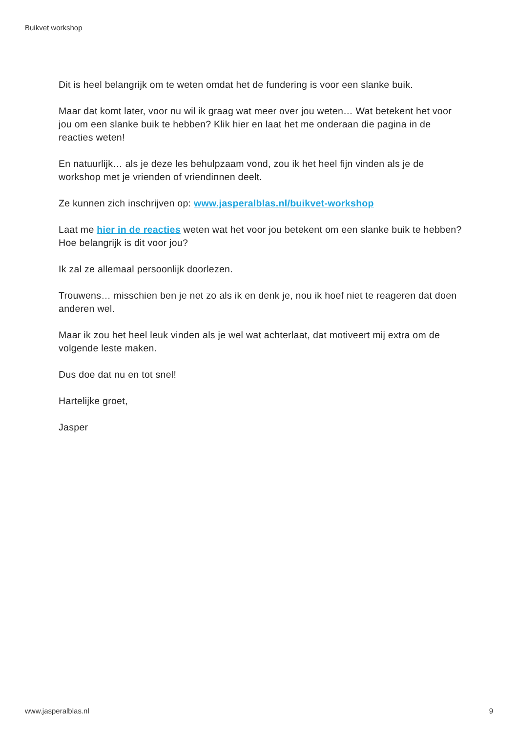Buikvet workshop
Dit is heel belangrijk om te weten omdat het de fundering is voor een slanke buik.
Maar dat komt later, voor nu wil ik graag wat meer over jou weten… Wat betekent het voor jou om een slanke buik te hebben? Klik hier en laat het me onderaan die pagina in de reacties weten!
En natuurlijk… als je deze les behulpzaam vond, zou ik het heel fijn vinden als je de workshop met je vrienden of vriendinnen deelt.
Ze kunnen zich inschrijven op: www.jasperalblas.nl/buikvet-workshop
Laat me hier in de reacties weten wat het voor jou betekent om een slanke buik te hebben? Hoe belangrijk is dit voor jou?
Ik zal ze allemaal persoonlijk doorlezen.
Trouwens… misschien ben je net zo als ik en denk je, nou ik hoef niet te reageren dat doen anderen wel.
Maar ik zou het heel leuk vinden als je wel wat achterlaat, dat motiveert mij extra om de volgende leste maken.
Dus doe dat nu en tot snel!
Hartelijke groet,
Jasper
www.jasperalblas.nl 9